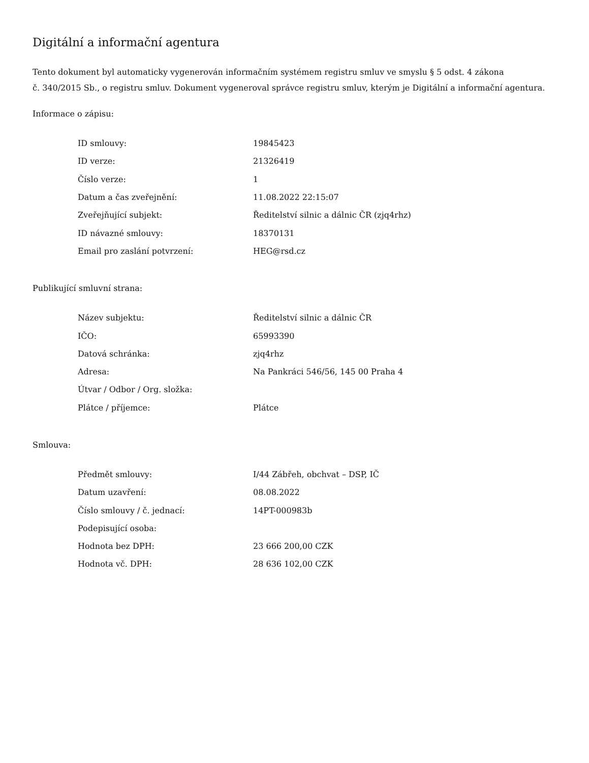Digitální a informační agentura
Tento dokument byl automaticky vygenerován informačním systémem registru smluv ve smyslu § 5 odst. 4 zákona
č. 340/2015 Sb., o registru smluv. Dokument vygeneroval správce registru smluv, kterým je Digitální a informační agentura.
Informace o zápisu:
| ID smlouvy: | 19845423 |
| ID verze: | 21326419 |
| Číslo verze: | 1 |
| Datum a čas zveřejnění: | 11.08.2022 22:15:07 |
| Zveřejňující subjekt: | Ředitelství silnic a dálnic ČR (zjq4rhz) |
| ID návazné smlouvy: | 18370131 |
| Email pro zaslání potvrzení: | HEG@rsd.cz |
Publikující smluvní strana:
| Název subjektu: | Ředitelství silnic a dálnic ČR |
| IČO: | 65993390 |
| Datová schránka: | zjq4rhz |
| Adresa: | Na Pankráci 546/56, 145 00 Praha 4 |
| Útvar / Odbor / Org. složka: | |
| Plátce / příjemce: | Plátce |
Smlouva:
| Předmět smlouvy: | I/44 Zábřeh, obchvat – DSP, IČ |
| Datum uzavření: | 08.08.2022 |
| Číslo smlouvy / č. jednací: | 14PT-000983b |
| Podepisující osoba: | |
| Hodnota bez DPH: | 23 666 200,00 CZK |
| Hodnota vč. DPH: | 28 636 102,00 CZK |